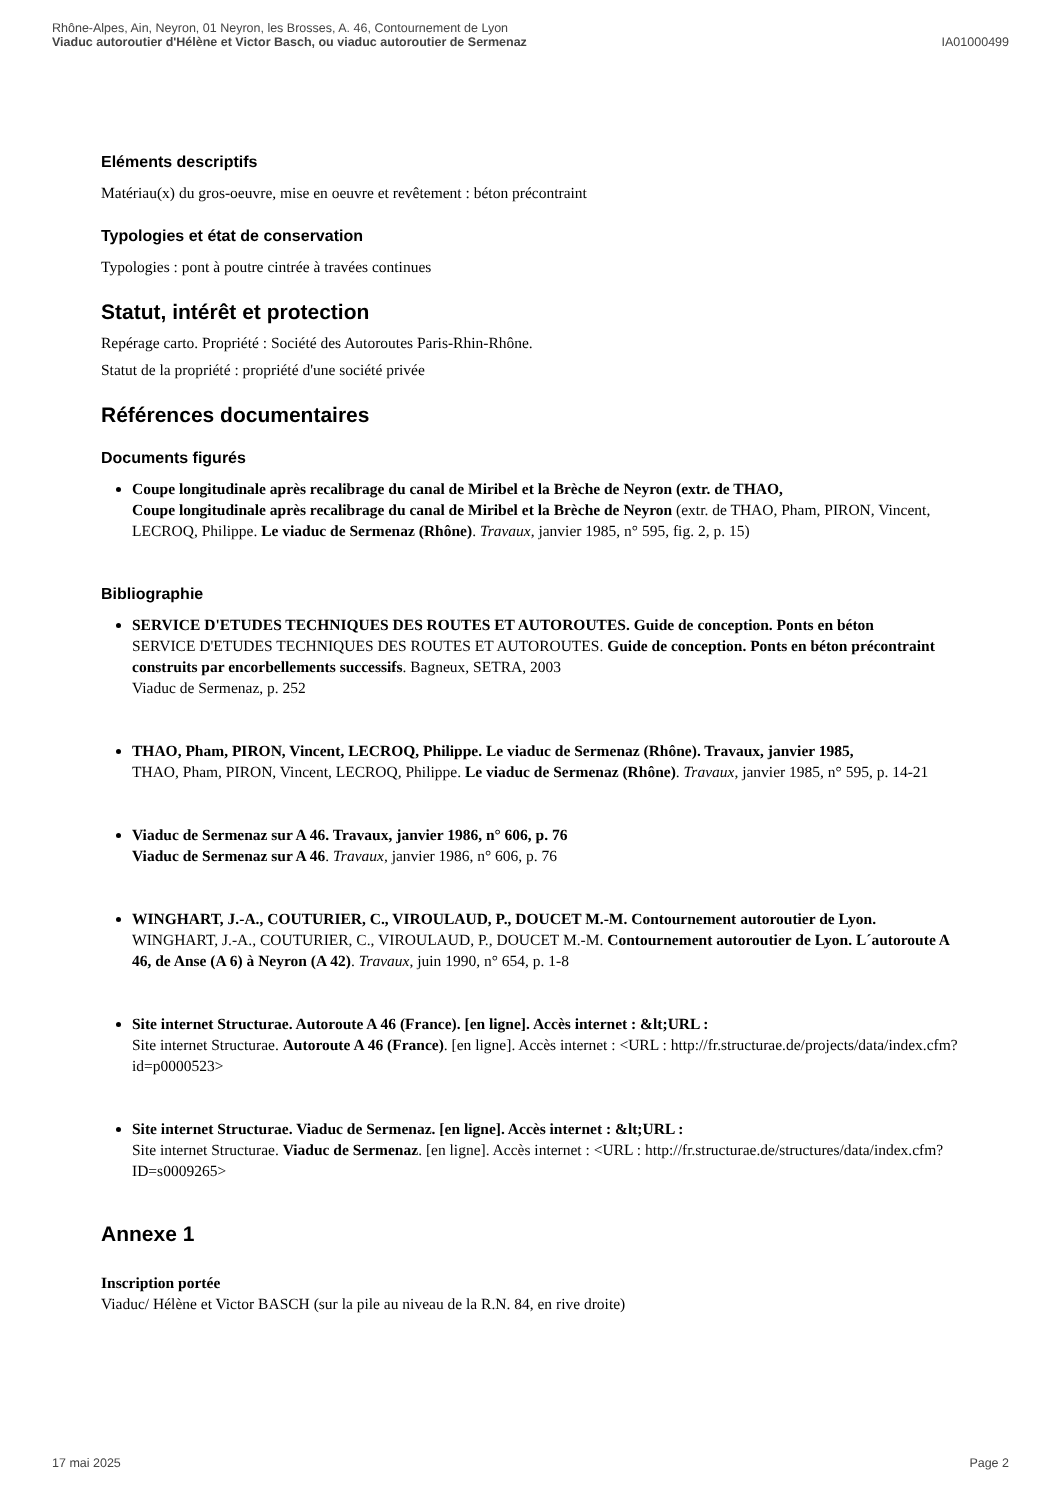Rhône-Alpes, Ain, Neyron, 01 Neyron, les Brosses, A. 46, Contournement de Lyon
Viaduc autoroutier d'Hélène et Victor Basch, ou viaduc autoroutier de Sermenaz
IA01000499
Eléments descriptifs
Matériau(x) du gros-oeuvre, mise en oeuvre et revêtement : béton précontraint
Typologies et état de conservation
Typologies : pont à poutre cintrée à travées continues
Statut, intérêt et protection
Repérage carto. Propriété : Société des Autoroutes Paris-Rhin-Rhône.
Statut de la propriété : propriété d'une société privée
Références documentaires
Documents figurés
Coupe longitudinale après recalibrage du canal de Miribel et la Brèche de Neyron (extr. de THAO,
Coupe longitudinale après recalibrage du canal de Miribel et la Brèche de Neyron (extr. de THAO, Pham, PIRON, Vincent, LECROQ, Philippe. Le viaduc de Sermenaz (Rhône). Travaux, janvier 1985, n° 595, fig. 2, p. 15)
Bibliographie
SERVICE D'ETUDES TECHNIQUES DES ROUTES ET AUTOROUTES. Guide de conception. Ponts en béton
SERVICE D'ETUDES TECHNIQUES DES ROUTES ET AUTOROUTES. Guide de conception. Ponts en béton précontraint construits par encorbellements successifs. Bagneux, SETRA, 2003
Viaduc de Sermenaz, p. 252
THAO, Pham, PIRON, Vincent, LECROQ, Philippe. Le viaduc de Sermenaz (Rhône). Travaux, janvier 1985,
THAO, Pham, PIRON, Vincent, LECROQ, Philippe. Le viaduc de Sermenaz (Rhône). Travaux, janvier 1985, n° 595, p. 14-21
Viaduc de Sermenaz sur A 46. Travaux, janvier 1986, n° 606, p. 76
Viaduc de Sermenaz sur A 46. Travaux, janvier 1986, n° 606, p. 76
WINGHART, J.-A., COUTURIER, C., VIROULAUD, P., DOUCET M.-M. Contournement autoroutier de Lyon.
WINGHART, J.-A., COUTURIER, C., VIROULAUD, P., DOUCET M.-M. Contournement autoroutier de Lyon. L´autoroute A 46, de Anse (A 6) à Neyron (A 42). Travaux, juin 1990, n° 654, p. 1-8
Site internet Structurae. Autoroute A 46 (France). [en ligne]. Accès internet : &lt;URL :
Site internet Structurae. Autoroute A 46 (France). [en ligne]. Accès internet : <URL : http://fr.structurae.de/projects/data/index.cfm?id=p0000523>
Site internet Structurae. Viaduc de Sermenaz. [en ligne]. Accès internet : &lt;URL :
Site internet Structurae. Viaduc de Sermenaz. [en ligne]. Accès internet : <URL : http://fr.structurae.de/structures/data/index.cfm?ID=s0009265>
Annexe 1
Inscription portée
Viaduc/ Hélène et Victor BASCH (sur la pile au niveau de la R.N. 84, en rive droite)
17 mai 2025 Page 2